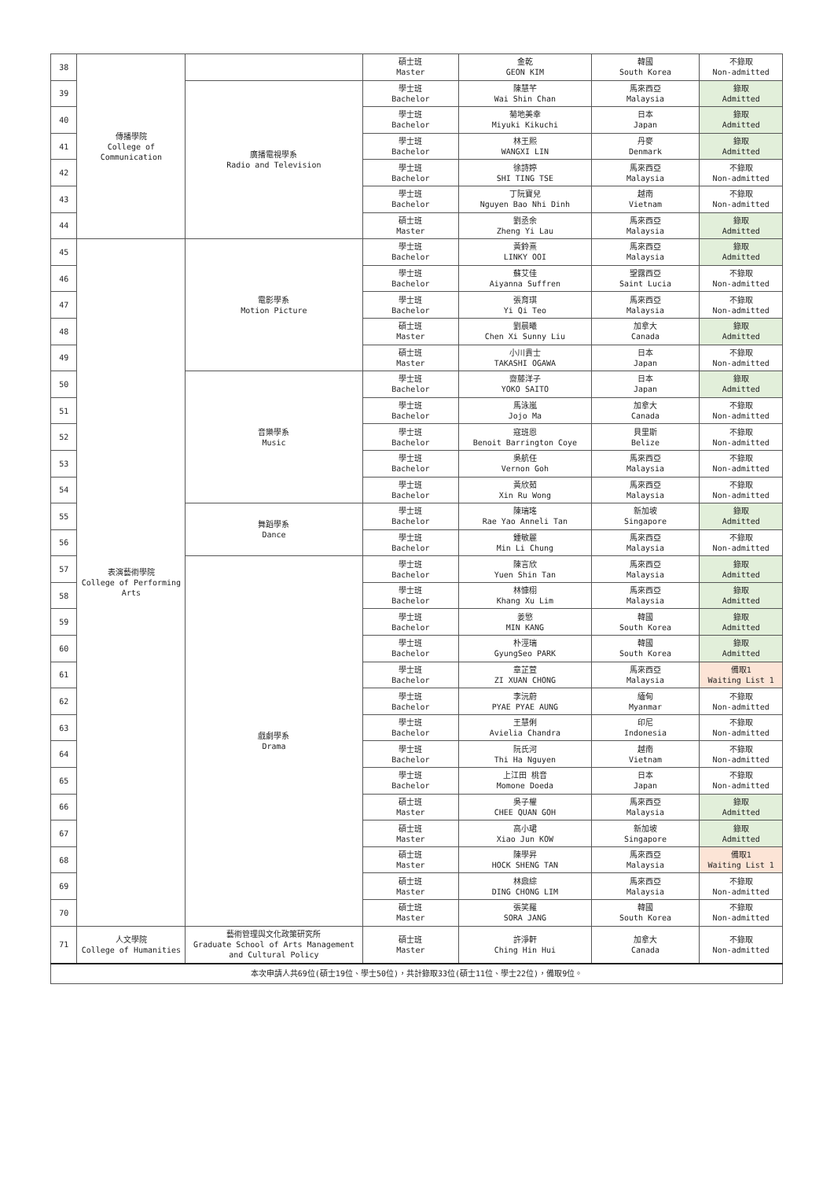| 38 | 傳播學院 College of Communication | | 碩士班 Master | 金乾 GEON KIM | 韓國 South Korea | 不錄取 Non-admitted |
| 39 | | 廣播電視學系 Radio and Television | 學士班 Bachelor | 陳慧芊 Wai Shin Chan | 馬來西亞 Malaysia | 錄取 Admitted |
| 40 | | | 學士班 Bachelor | 菊地美幸 Miyuki Kikuchi | 日本 Japan | 錄取 Admitted |
| 41 | | | 學士班 Bachelor | 林王熙 WANGXI LIN | 丹麥 Denmark | 錄取 Admitted |
| 42 | | | 學士班 Bachelor | 徐詩婷 SHI TING TSE | 馬來西亞 Malaysia | 不錄取 Non-admitted |
| 43 | | | 學士班 Bachelor | 丁阮寶兒 Nguyen Bao Nhi Dinh | 越南 Vietnam | 不錄取 Non-admitted |
| 44 | | | 碩士班 Master | 劉丞余 Zheng Yi Lau | 馬來西亞 Malaysia | 錄取 Admitted |
| 45 | 表演藝術學院 College of Performing Arts | 電影學系 Motion Picture | 學士班 Bachelor | 黃鈴熹 LINKY OOI | 馬來西亞 Malaysia | 錄取 Admitted |
| 46 | | | 學士班 Bachelor | 蘇艾佳 Aiyanna Suffren | 聖露西亞 Saint Lucia | 不錄取 Non-admitted |
| 47 | | | 學士班 Bachelor | 張育琪 Yi Qi Teo | 馬來西亞 Malaysia | 不錄取 Non-admitted |
| 48 | | | 碩士班 Master | 劉晨曦 Chen Xi Sunny Liu | 加拿大 Canada | 錄取 Admitted |
| 49 | | | 碩士班 Master | 小川貴士 TAKASHI OGAWA | 日本 Japan | 不錄取 Non-admitted |
| 50 | | 音樂學系 Music | 學士班 Bachelor | 齋藤洋子 YOKO SAITO | 日本 Japan | 錄取 Admitted |
| 51 | | | 學士班 Bachelor | 馬泳嵐 Jojo Ma | 加拿大 Canada | 不錄取 Non-admitted |
| 52 | | | 學士班 Bachelor | 寇班恩 Benoit Barrington Coye | 貝里斯 Belize | 不錄取 Non-admitted |
| 53 | | | 學士班 Bachelor | 吳航任 Vernon Goh | 馬來西亞 Malaysia | 不錄取 Non-admitted |
| 54 | | | 學士班 Bachelor | 黃欣茹 Xin Ru Wong | 馬來西亞 Malaysia | 不錄取 Non-admitted |
| 55 | | 舞蹈學系 Dance | 學士班 Bachelor | 陳瑞瑤 Rae Yao Anneli Tan | 新加坡 Singapore | 錄取 Admitted |
| 56 | | | 學士班 Bachelor | 鍾敏麗 Min Li Chung | 馬來西亞 Malaysia | 不錄取 Non-admitted |
| 57 | | 戲劇學系 Drama | 學士班 Bachelor | 陳言欣 Yuen Shin Tan | 馬來西亞 Malaysia | 錄取 Admitted |
| 58 | | | 學士班 Bachelor | 林慷栩 Khang Xu Lim | 馬來西亞 Malaysia | 錄取 Admitted |
| 59 | | | 學士班 Bachelor | 姜慜 MIN KANG | 韓國 South Korea | 錄取 Admitted |
| 60 | | | 學士班 Bachelor | 朴涇瑞 GyungSeo PARK | 韓國 South Korea | 錄取 Admitted |
| 61 | | | 學士班 Bachelor | 章芷萱 ZI XUAN CHONG | 馬來西亞 Malaysia | 備取1 Waiting List 1 |
| 62 | | | 學士班 Bachelor | 李沅蔚 PYAE PYAE AUNG | 緬甸 Myanmar | 不錄取 Non-admitted |
| 63 | | | 學士班 Bachelor | 王慧俐 Avielia Chandra | 印尼 Indonesia | 不錄取 Non-admitted |
| 64 | | | 學士班 Bachelor | 阮氏河 Thi Ha Nguyen | 越南 Vietnam | 不錄取 Non-admitted |
| 65 | | | 學士班 Bachelor | 上江田 桃音 Momone Doeda | 日本 Japan | 不錄取 Non-admitted |
| 66 | | | 碩士班 Master | 吳子權 CHEE QUAN GOH | 馬來西亞 Malaysia | 錄取 Admitted |
| 67 | | | 碩士班 Master | 高小珺 Xiao Jun KOW | 新加坡 Singapore | 錄取 Admitted |
| 68 | | | 碩士班 Master | 陳學昇 HOCK SHENG TAN | 馬來西亞 Malaysia | 備取1 Waiting List 1 |
| 69 | | | 碩士班 Master | 林鼎綜 DING CHONG LIM | 馬來西亞 Malaysia | 不錄取 Non-admitted |
| 70 | | | 碩士班 Master | 張笑羅 SORA JANG | 韓國 South Korea | 不錄取 Non-admitted |
| 71 | 人文學院 College of Humanities | 藝術管理與文化政策研究所 Graduate School of Arts Management and Cultural Policy | 碩士班 Master | 許淨軒 Ching Hin Hui | 加拿大 Canada | 不錄取 Non-admitted |
| 本次申請人共69位(碩士19位、學士50位)，共計錄取33位(碩士11位、學士22位)，備取9位。 | | | | | | |